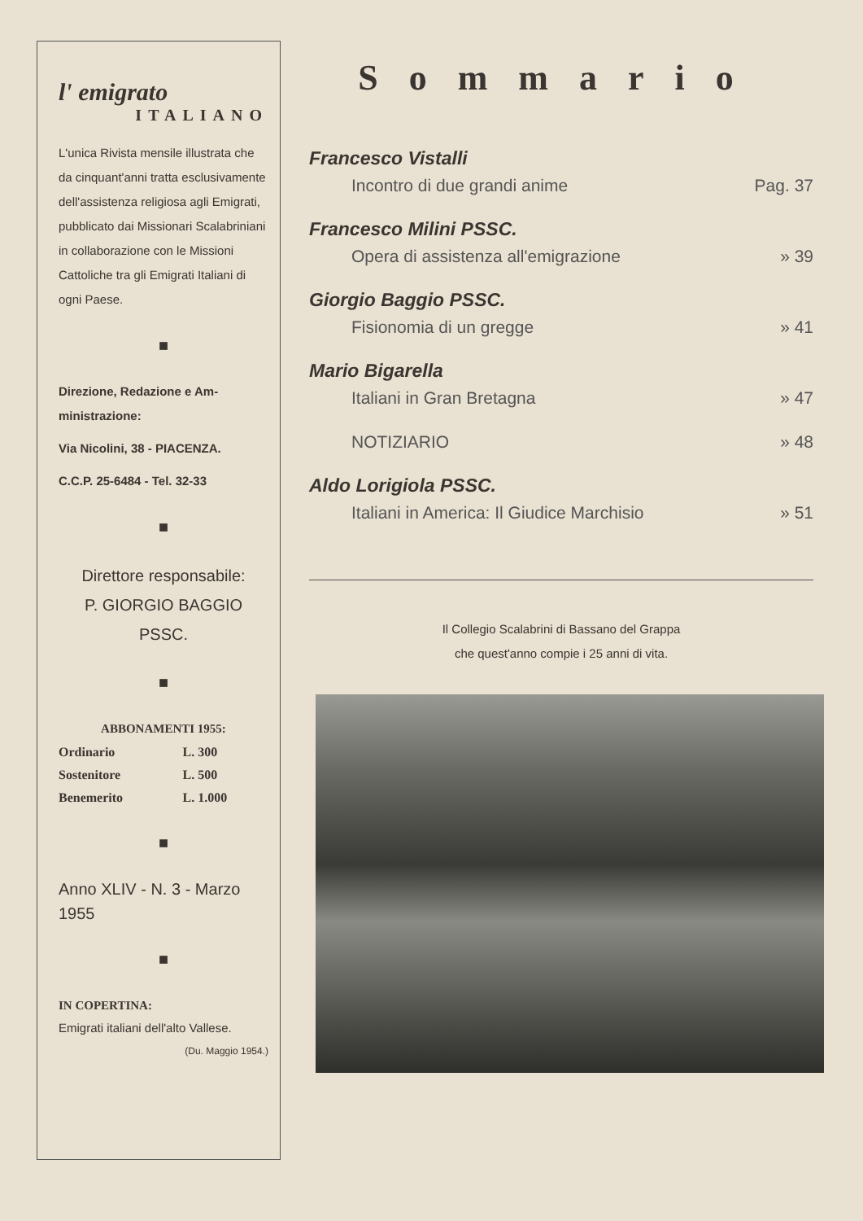l' emigrato
ITALIANO
L'unica Rivista mensile illustrata che da cinquant'anni tratta e­sclusivamente dell'assistenza re­ligiosa agli Emigrati, pubblicato dai Missionari Scalabriniani in collaborazione con le Mis­sioni Cattoliche tra gli Emigrati Italiani di ogni Paese.
■
Direzione, Redazione e Am­ministrazione:
Via Nicolini, 38 - PIACENZA.
C.C.P. 25-6484 - Tel. 32-33
■
Direttore responsabile:
P. GIORGIO BAGGIO PSSC.
■
ABBONAMENTI 1955:
| Ordinario | L. 300 |
| Sostenitore | L. 500 |
| Benemerito | L. 1.000 |
■
Anno XLIV - N. 3 - Marzo 1955
■
IN COPERTINA:
Emigrati italiani dell'alto Val­lese.
(Du. Maggio 1954.)
Sommario
Francesco Vistalli
Incontro di due grandi anime Pag. 37
Francesco Milini PSSC.
Opera di assistenza all'emigrazione » 39
Giorgio Baggio PSSC.
Fisionomia di un gregge » 41
Mario Bigarella
Italiani in Gran Bretagna » 47
NOTIZIARIO » 48
Aldo Lorigiola PSSC.
Italiani in America: Il Giudice Marchisio » 51
Il Collegio Scalabrini di Bassano del Grappa
che quest'anno compie i 25 anni di vita.